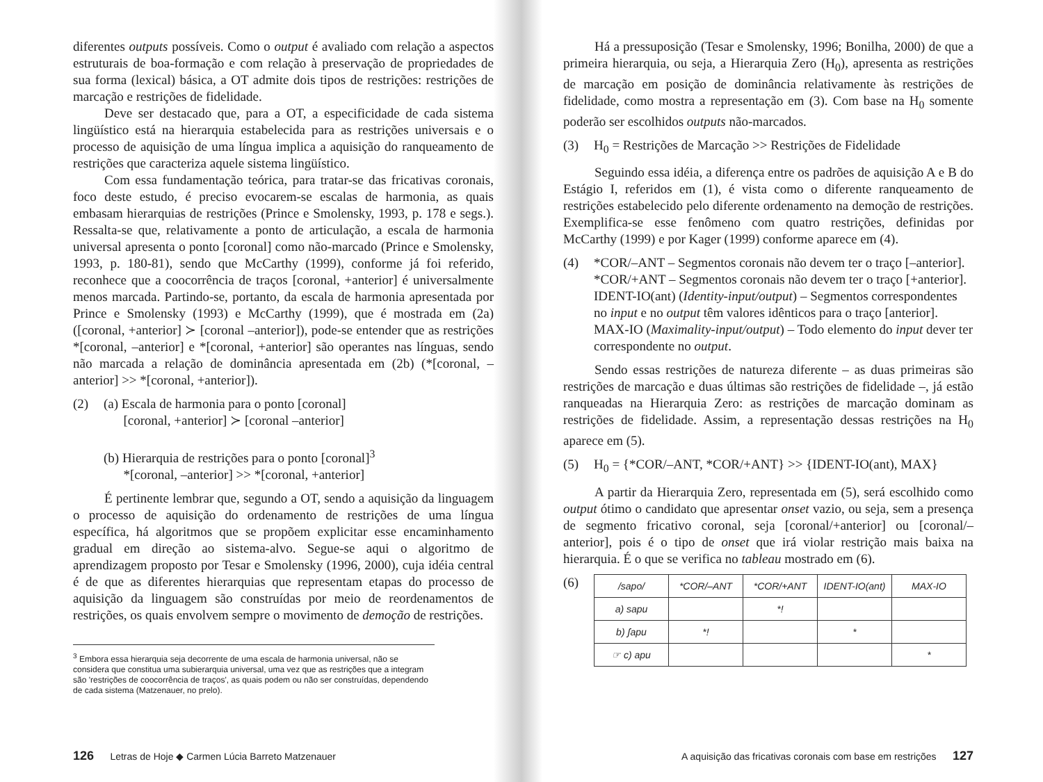diferentes outputs possíveis. Como o output é avaliado com relação a aspectos estruturais de boa-formação e com relação à preservação de propriedades de sua forma (lexical) básica, a OT admite dois tipos de restrições: restrições de marcação e restrições de fidelidade.
Deve ser destacado que, para a OT, a especificidade de cada sistema lingüístico está na hierarquia estabelecida para as restrições universais e o processo de aquisição de uma língua implica a aquisição do ranqueamento de restrições que caracteriza aquele sistema lingüístico.
Com essa fundamentação teórica, para tratar-se das fricativas coronais, foco deste estudo, é preciso evocarem-se escalas de harmonia, as quais embasam hierarquias de restrições (Prince e Smolensky, 1993, p. 178 e segs.). Ressalta-se que, relativamente a ponto de articulação, a escala de harmonia universal apresenta o ponto [coronal] como não-marcado (Prince e Smolensky, 1993, p. 180-81), sendo que McCarthy (1999), conforme já foi referido, reconhece que a coocorrência de traços [coronal, +anterior] é universalmente menos marcada. Partindo-se, portanto, da escala de harmonia apresentada por Prince e Smolensky (1993) e McCarthy (1999), que é mostrada em (2a) ([coronal, +anterior] ≻ [coronal –anterior]), pode-se entender que as restrições *[coronal, –anterior] e *[coronal, +anterior] são operantes nas línguas, sendo não marcada a relação de dominância apresentada em (2b) (*[coronal, –anterior] >> *[coronal, +anterior]).
(2) (a) Escala de harmonia para o ponto [coronal]
[coronal, +anterior] ≻ [coronal –anterior]
(b) Hierarquia de restrições para o ponto [coronal]<sup>3</sup>
*[coronal, –anterior] >> *[coronal, +anterior]
É pertinente lembrar que, segundo a OT, sendo a aquisição da linguagem o processo de aquisição do ordenamento de restrições de uma língua específica, há algoritmos que se propõem explicitar esse encaminhamento gradual em direção ao sistema-alvo. Segue-se aqui o algoritmo de aprendizagem proposto por Tesar e Smolensky (1996, 2000), cuja idéia central é de que as diferentes hierarquias que representam etapas do processo de aquisição da linguagem são construídas por meio de reordenamentos de restrições, os quais envolvem sempre o movimento de demoção de restrições.
<sup>3</sup> Embora essa hierarquia seja decorrente de uma escala de harmonia universal, não se considera que constitua uma subierarquia universal, uma vez que as restrições que a integram são 'restrições de coocorrência de traços', as quais podem ou não ser construídas, dependendo de cada sistema (Matzenauer, no prelo).
126 Letras de Hoje ◆ Carmen Lúcia Barreto Matzenauer
Há a pressuposição (Tesar e Smolensky, 1996; Bonilha, 2000) de que a primeira hierarquia, ou seja, a Hierarquia Zero (H<sub>0</sub>), apresenta as restrições de marcação em posição de dominância relativamente às restrições de fidelidade, como mostra a representação em (3). Com base na H<sub>0</sub> somente poderão ser escolhidos outputs não-marcados.
(3) H<sub>0</sub> = Restrições de Marcação >> Restrições de Fidelidade
Seguindo essa idéia, a diferença entre os padrões de aquisição A e B do Estágio I, referidos em (1), é vista como o diferente ranqueamento de restrições estabelecido pelo diferente ordenamento na demoção de restrições. Exemplifica-se esse fenômeno com quatro restrições, definidas por McCarthy (1999) e por Kager (1999) conforme aparece em (4).
(4) *COR/–ANT – Segmentos coronais não devem ter o traço [–anterior].
*COR/+ANT – Segmentos coronais não devem ter o traço [+anterior].
IDENT-IO(ant) (Identity-input/output) – Segmentos correspondentes no input e no output têm valores idênticos para o traço [anterior].
MAX-IO (Maximality-input/output) – Todo elemento do input dever ter correspondente no output.
Sendo essas restrições de natureza diferente – as duas primeiras são restrições de marcação e duas últimas são restrições de fidelidade –, já estão ranqueadas na Hierarquia Zero: as restrições de marcação dominam as restrições de fidelidade. Assim, a representação dessas restrições na H<sub>0</sub> aparece em (5).
(5) H<sub>0</sub> = {*COR/–ANT, *COR/+ANT} >> {IDENT-IO(ant), MAX}
A partir da Hierarquia Zero, representada em (5), será escolhido como output ótimo o candidato que apresentar onset vazio, ou seja, sem a presença de segmento fricativo coronal, seja [coronal/+anterior] ou [coronal/–anterior], pois é o tipo de onset que irá violar restrição mais baixa na hierarquia. É o que se verifica no tableau mostrado em (6).
(6)
| /sapo/ | *COR/–ANT | *COR/+ANT | IDENT-IO(ant) | MAX-IO |
| --- | --- | --- | --- | --- |
| a) sapu | | *! | | |
| b) ʃapu | *! | | * | |
| ☞ c) apu | | | | * |
A aquisição das fricativas coronais com base em restrições 127